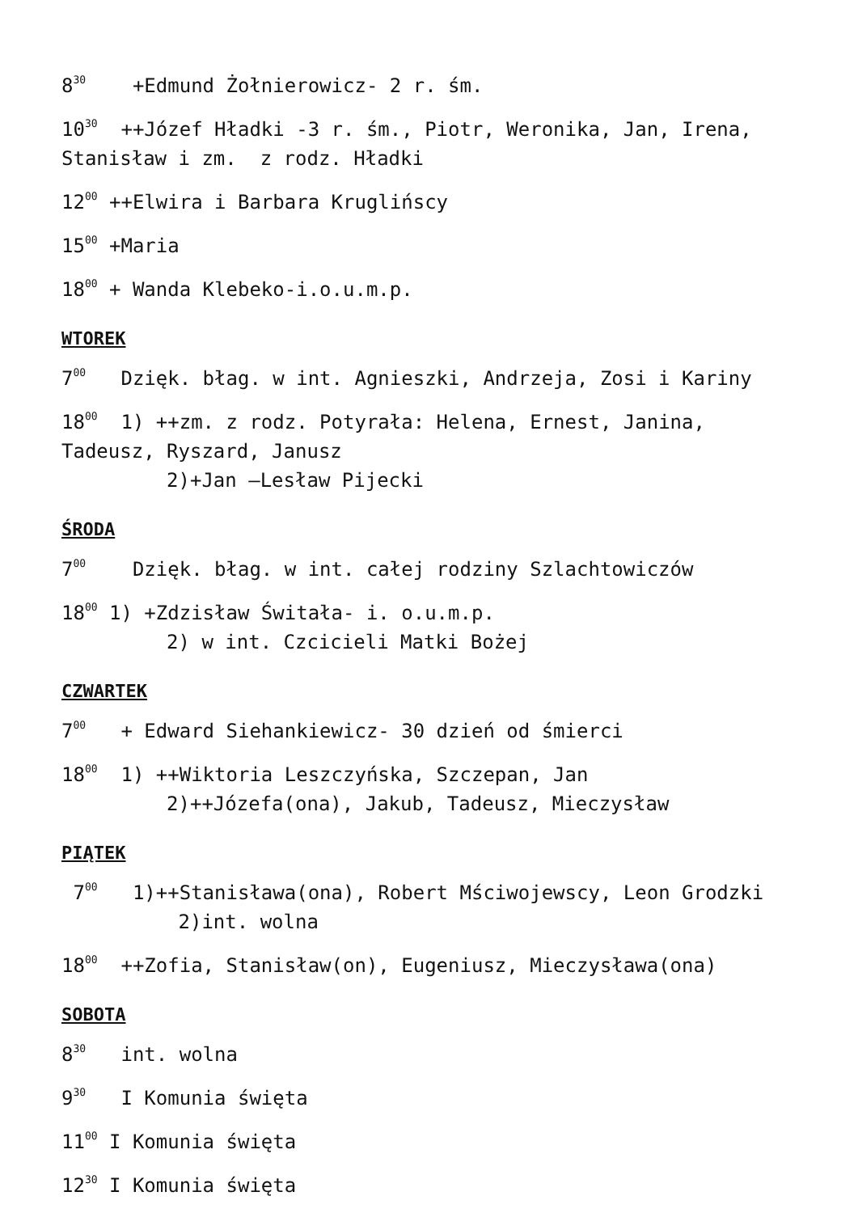8<sup>30</sup> +Edmund Żołnierowicz- 2 r. śm.
10<sup>30</sup> ++Józef Hładki -3 r. śm., Piotr, Weronika, Jan, Irena, Stanisław i zm. z rodz. Hładki
12<sup>00</sup> ++Elwira i Barbara Kruglińscy
15<sup>00</sup> +Maria
18<sup>00</sup> + Wanda Klebeko-i.o.u.m.p.
WTOREK
7<sup>00</sup> Dzięk. błag. w int. Agnieszki, Andrzeja, Zosi i Kariny
18<sup>00</sup> 1) ++zm. z rodz. Potyrała: Helena, Ernest, Janina, Tadeusz, Ryszard, Janusz
2)+Jan –Lesław Pijecki
ŚRODA
7<sup>00</sup> Dzięk. błag. w int. całej rodziny Szlachtowiczów
18<sup>00</sup> 1) +Zdzisław Świtała- i. o.u.m.p.
2) w int. Czcicieli Matki Bożej
CZWARTEK
7<sup>00</sup> + Edward Siehankiewicz- 30 dzień od śmierci
18<sup>00</sup> 1) ++Wiktoria Leszczyńska, Szczepan, Jan
2)++Józefa(ona), Jakub, Tadeusz, Mieczysław
PIĄTEK
7<sup>00</sup> 1)++Stanisława(ona), Robert Mściwojewscy, Leon Grodzki
2)int. wolna
18<sup>00</sup> ++Zofia, Stanisław(on), Eugeniusz, Mieczysława(ona)
SOBOTA
8<sup>30</sup> int. wolna
9<sup>30</sup> I Komunia święta
11<sup>00</sup> I Komunia święta
12<sup>30</sup> I Komunia święta